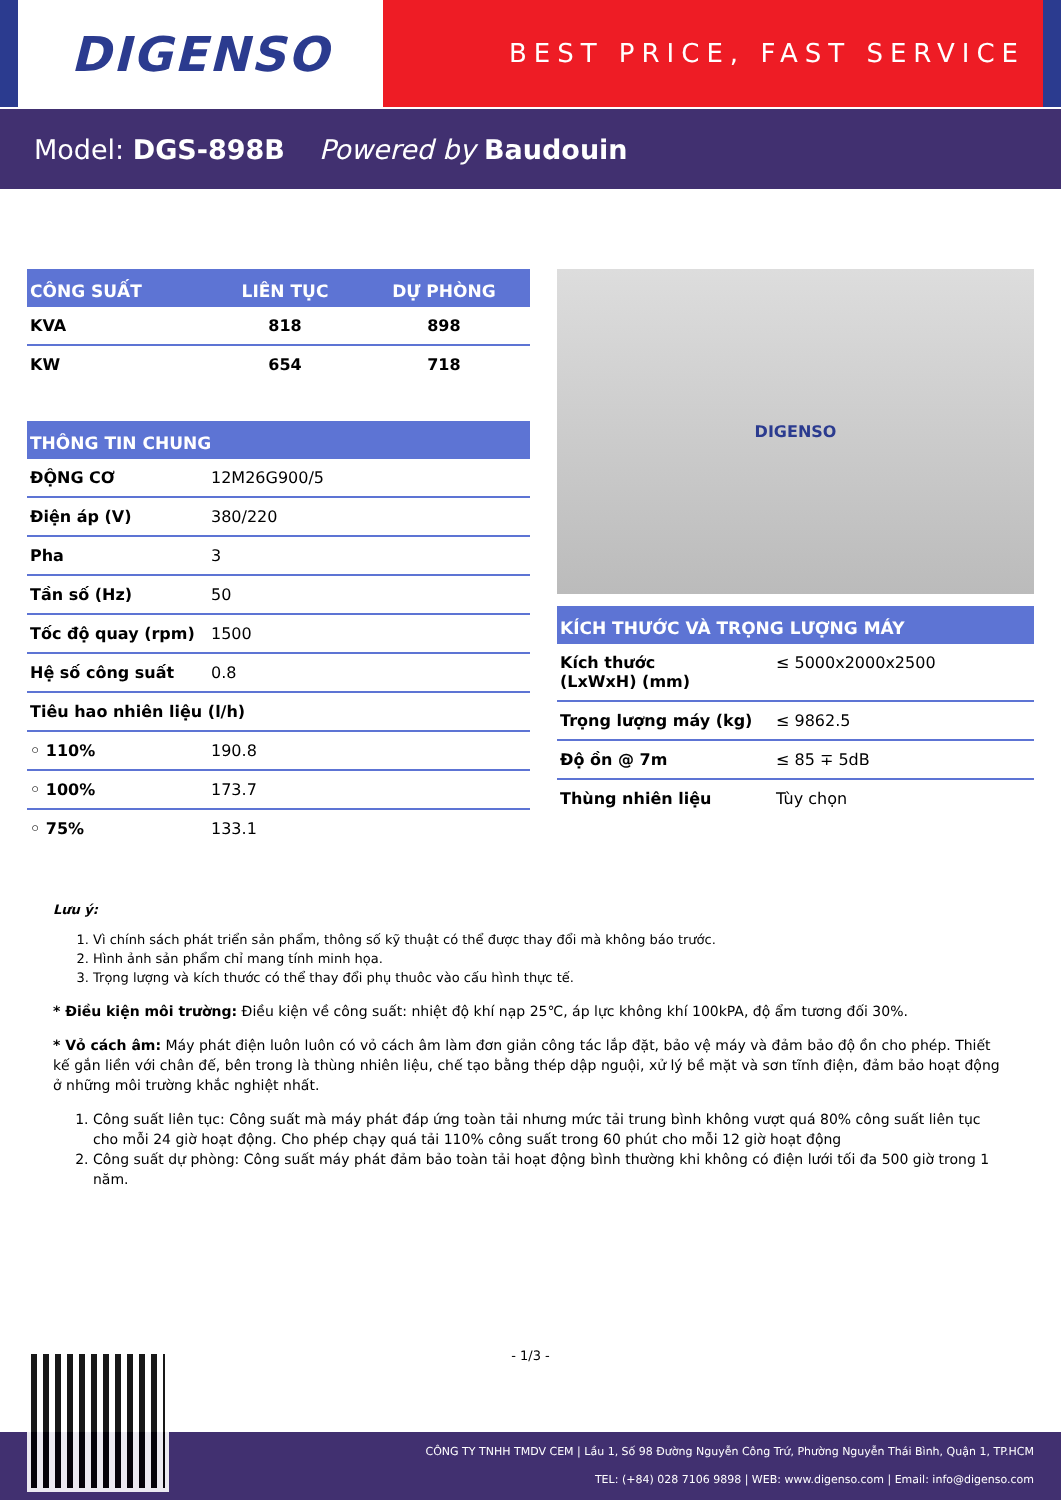DIGENSO
BEST PRICE, FAST SERVICE
Model: DGS-898B Powered by Baudouin
| CÔNG SUẤT | LIÊN TỤC | DỰ PHÒNG |
| --- | --- | --- |
| KVA | 818 | 898 |
| KW | 654 | 718 |
| THÔNG TIN CHUNG | |
| --- | --- |
| ĐỘNG CƠ | 12M26G900/5 |
| Điện áp (V) | 380/220 |
| Pha | 3 |
| Tần số (Hz) | 50 |
| Tốc độ quay (rpm) | 1500 |
| Hệ số công suất | 0.8 |
| Tiêu hao nhiên liệu (l/h) | |
| ◦ 110% | 190.8 |
| ◦ 100% | 173.7 |
| ◦ 75% | 133.1 |
DIGENSO
| KÍCH THƯỚC VÀ TRỌNG LƯỢNG MÁY | |
| --- | --- |
| Kích thước (LxWxH) (mm) | ≤ 5000x2000x2500 |
| Trọng lượng máy (kg) | ≤ 9862.5 |
| Độ ồn @ 7m | ≤ 85 ∓ 5dB |
| Thùng nhiên liệu | Tùy chọn |
Lưu ý:
1. Vì chính sách phát triển sản phẩm, thông số kỹ thuật có thể được thay đổi mà không báo trước.
2. Hình ảnh sản phẩm chỉ mang tính minh họa.
3. Trọng lượng và kích thước có thể thay đổi phụ thuôc vào cấu hình thực tế.
* Điều kiện môi trường: Điều kiện về công suất: nhiệt độ khí nạp 25℃, áp lực không khí 100kPA, độ ẩm tương đối 30%.
* Vỏ cách âm: Máy phát điện luôn luôn có vỏ cách âm làm đơn giản công tác lắp đặt, bảo vệ máy và đảm bảo độ ồn cho phép. Thiết kế gắn liền với chân đế, bên trong là thùng nhiên liệu, chế tạo bằng thép dập nguội, xử lý bề mặt và sơn tĩnh điện, đảm bảo hoạt động ở những môi trường khắc nghiệt nhất.
1. Công suất liên tục: Công suất mà máy phát đáp ứng toàn tải nhưng mức tải trung bình không vượt quá 80% công suất liên tục cho mỗi 24 giờ hoạt động. Cho phép chạy quá tải 110% công suất trong 60 phút cho mỗi 12 giờ hoạt động
2. Công suất dự phòng: Công suất máy phát đảm bảo toàn tải hoạt động bình thường khi không có điện lưới tối đa 500 giờ trong 1 năm.
- 1/3 -
CÔNG TY TNHH TMDV CEM | Lầu 1, Số 98 Đường Nguyễn Công Trứ, Phường Nguyễn Thái Bình, Quận 1, TP.HCM
TEL: (+84) 028 7106 9898 | WEB: www.digenso.com | Email: info@digenso.com